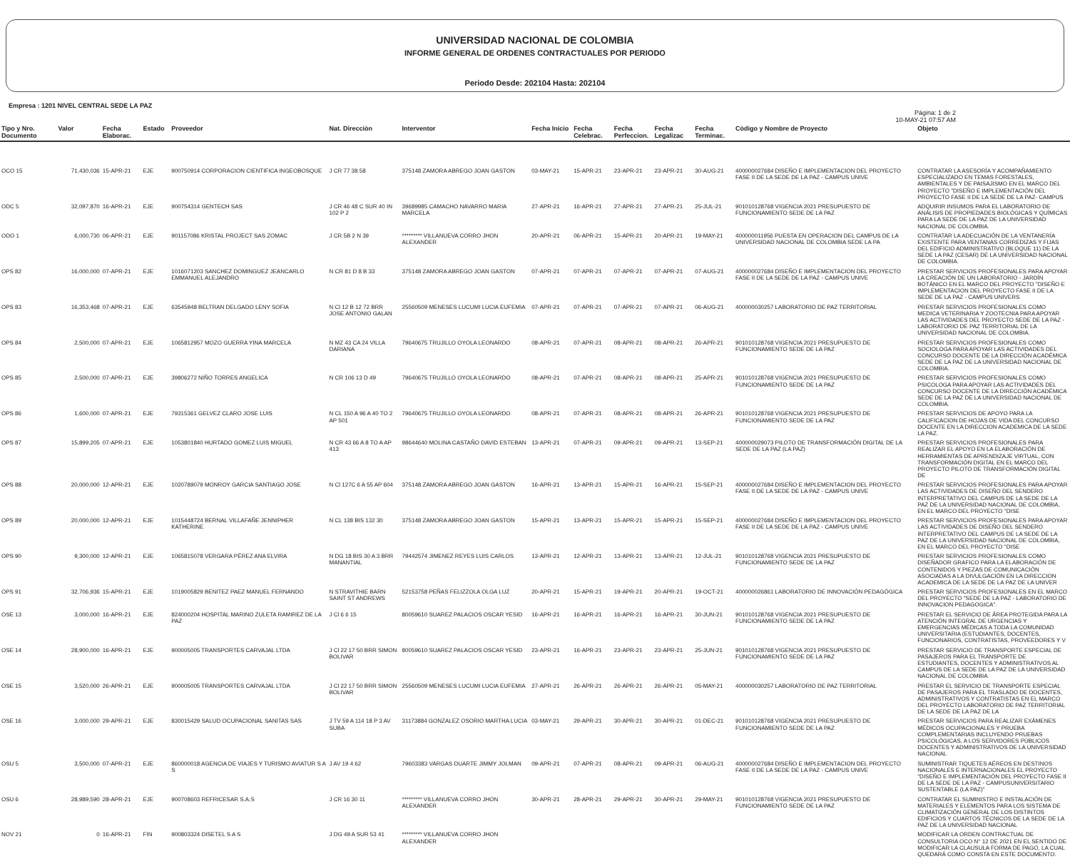UNIVERSIDAD NACIONAL DE COLOMBIA
INFORME GENERAL DE ORDENES CONTRACTUALES POR PERIODO
Periodo Desde: 202104 Hasta: 202104
Empresa : 1201 NIVEL CENTRAL SEDE LA PAZ
Página: 1 de 2
10-MAY-21 07:57 AM
| Tipo y Nro. Documento | Valor | Fecha Elaborac. | Estado | Proveedor | Nat. Direcciòn | Interventor | Fecha Inicio | Fecha Celebrac. | Fecha Perfeccion. | Fecha Legalizac | Fecha Terminac. | Còdigo y Nombre de Proyecto | Objeto |
| --- | --- | --- | --- | --- | --- | --- | --- | --- | --- | --- | --- | --- | --- |
| OCO 15 | 71,430,036 | 15-APR-21 | EJE | 900750914 CORPORACION CIENTIFICA INGEOBOSQUE | J CR 77 38 58 | 375148 ZAMORA ABREGO JOAN GASTON | 03-MAY-21 | 15-APR-21 | 23-APR-21 | 23-APR-21 | 30-AUG-21 | 400000027684 DISEÑO E IMPLEMENTACION DEL PROYECTO FASE II DE LA SEDE DE LA PAZ - CAMPUS UNIVE | CONTRATAR LA ASESORÍA Y ACOMPAÑAMIENTO ESPECIALIZADO EN TEMAS FORESTALES, AMBIENTALES Y DE PAISAJISMO EN EL MARCO DEL PROYECTO "DISEÑO E IMPLEMENTACIÓN DEL PROYECTO FASE II DE LA SEDE DE LA PAZ- CAMPUS |
| ODC 5 | 32,097,870 | 16-APR-21 | EJE | 900754314 GENTECH SAS | J CR 46 48 C SUR 40 IN 102 P 2 | 39689985 CAMACHO NAVARRO MARIA MARCELA | 27-APR-21 | 16-APR-21 | 27-APR-21 | 27-APR-21 | 25-JUL-21 | 901010128768 VIGENCIA 2021 PRESUPUESTO DE FUNCIONAMIENTO SEDE DE LA PAZ | ADQUIRIR INSUMOS PARA EL LABORATORIO DE ANÁLISIS DE PROPIEDADES BIOLÓGICAS Y QUÍMICAS PARA LA SEDE DE LA PAZ DE LA UNIVERSIDAD NACIONAL DE COLOMBIA. |
| ODO 1 | 6,000,730 | 06-APR-21 | EJE | 901157086 KRISTAL PROJECT SAS ZOMAC | J CR 5B 2 N 39 | ********* VILLANUEVA CORRO JHON ALEXANDER | 20-APR-21 | 06-APR-21 | 15-APR-21 | 20-APR-21 | 19-MAY-21 | 400000011956 PUESTA EN OPERACION DEL CAMPUS DE LA UNIVERSIDAD NACIONAL DE COLOMBIA SEDE LA PA | CONTRATAR LA ADECUACIÓN DE LA VENTANERÍA EXISTENTE PARA VENTANAS CORREDIZAS Y FIJAS DEL EDIFICIO ADMINISTRATIVO (BLOQUE 11) DE LA SEDE LA PAZ (CESAR) DE LA UNIVERSIDAD NACIONAL DE COLOMBIA. |
| OPS 82 | 16,000,000 | 07-APR-21 | EJE | 1016071203 SANCHEZ DOMINGUEZ JEANCARLO EMMANUEL ALEJANDRO | N CR 81 D 8 B 33 | 375148 ZAMORA ABREGO JOAN GASTON | 07-APR-21 | 07-APR-21 | 07-APR-21 | 07-APR-21 | 07-AUG-21 | 400000027684 DISEÑO E IMPLEMENTACION DEL PROYECTO FASE II DE LA SEDE DE LA PAZ - CAMPUS UNIVE | PRESTAR SERVICIOS PROFESIONALES PARA APOYAR LA CREACIÓN DE UN LABORATORIO - JARDÍN BOTÁNICO EN EL MARCO DEL PROYECTO "DISEÑO E IMPLEMENTACION DEL PROYECTO FASE II DE LA SEDE DE LA PAZ - CAMPUS UNIVERS |
| OPS 83 | 16,353,468 | 07-APR-21 | EJE | 63545948 BELTRAN DELGADO LENY SOFIA | N Cl 12 B 12 72 BRR JOSE ANTONIO GALAN | 25560509 MENESES LUCUMI LUCIA EUFEMIA | 07-APR-21 | 07-APR-21 | 07-APR-21 | 07-APR-21 | 06-AUG-21 | 400000030257 LABORATORIO DE PAZ TERRITORIAL | PRESTAR SERVICIOS PROFESIONALES COMO MEDICA VETERINARIA Y ZOOTECNIA PARA APOYAR LAS ACTIVIDADES DEL PROYECTO SEDE DE LA PAZ - LABORATORIO DE PAZ TERRITORIAL DE LA UNIVERSIDAD NACIONAL DE COLOMBIA. |
| OPS 84 | 2,500,000 | 07-APR-21 | EJE | 1065812957 MOZO GUERRA YINA MARCELA | N MZ 43 CA 24 VILLA DARIANA | 79640675 TRUJILLO OYOLA LEONARDO | 08-APR-21 | 07-APR-21 | 08-APR-21 | 08-APR-21 | 26-APR-21 | 901010128768 VIGENCIA 2021 PRESUPUESTO DE FUNCIONAMIENTO SEDE DE LA PAZ | PRESTAR SERVICIOS PROFESIONALES COMO SOCIOLOGA PARA APOYAR LAS ACTIVIDADES DEL CONCURSO DOCENTE DE LA DIRECCIÓN ACADÉMICA SEDE DE LA PAZ DE LA UNIVERSIDAD NACIONAL DE COLOMBIA. |
| OPS 85 | 2,500,000 | 07-APR-21 | EJE | 39806272 NIÑO TORRES ANGELICA | N CR 106 13 D 49 | 79640675 TRUJILLO OYOLA LEONARDO | 08-APR-21 | 07-APR-21 | 08-APR-21 | 08-APR-21 | 25-APR-21 | 901010128768 VIGENCIA 2021 PRESUPUESTO DE FUNCIONAMIENTO SEDE DE LA PAZ | PRESTAR SERVICIOS PROFESIONALES COMO PSICOLOGA PARA APOYAR LAS ACTIVIDADES DEL CONCURSO DOCENTE DE LA DIRECCIÓN ACADÉMICA SEDE DE LA PAZ DE LA UNIVERSIDAD NACIONAL DE COLOMBIA. |
| OPS 86 | 1,600,000 | 07-APR-21 | EJE | 79315361 GELVEZ CLARO JOSE LUIS | N CL 150 A 96 A 40 TO 2 AP 501 | 79640675 TRUJILLO OYOLA LEONARDO | 08-APR-21 | 07-APR-21 | 08-APR-21 | 08-APR-21 | 26-APR-21 | 901010128768 VIGENCIA 2021 PRESUPUESTO DE FUNCIONAMIENTO SEDE DE LA PAZ | PRESTAR SERVICIOS DE APOYO PARA LA CALIFICACION DE HOJAS DE VIDA DEL CONCURSO DOCENTE EN LA DIRECCION ACADEMICA DE LA SEDE LA PAZ. |
| OPS 87 | 15,899,205 | 07-APR-21 | EJE | 1053801840 HURTADO GOMEZ LUIS MIGUEL | N CR 43 66 A 8 TO A AP 413 | 98644640 MOLINA CASTAÑO DAVID ESTEBAN | 13-APR-21 | 07-APR-21 | 09-APR-21 | 09-APR-21 | 13-SEP-21 | 400000029073 PILOTO DE TRANSFORMACIÓN DIGITAL DE LA SEDE DE LA PAZ (LA PAZ) | PRESTAR SERVICIOS PROFESIONALES PARA REALIZAR EL APOYO EN LA ELABORACIÓN DE HERRAMIENTAS DE APRENDIZAJE VIRTUAL, CON TRANSFORMACIÓN DIGITAL EN EL MARCO DEL PROYECTO PILOTO DE TRANSFORMACIÓN DIGITAL DE |
| OPS 88 | 20,000,000 | 12-APR-21 | EJE | 1020789079 MONROY GARCIA SANTIAGO JOSE | N Cl 127C 6 A 55 AP 604 | 375148 ZAMORA ABREGO JOAN GASTON | 16-APR-21 | 13-APR-21 | 15-APR-21 | 16-APR-21 | 15-SEP-21 | 400000027684 DISEÑO E IMPLEMENTACION DEL PROYECTO FASE II DE LA SEDE DE LA PAZ - CAMPUS UNIVE | PRESTAR SERVICIOS PROFESIONALES PARA APOYAR LAS ACTIVIDADES DE DISEÑO DEL SENDERO INTERPRETATIVO DEL CAMPUS DE LA SEDE DE LA PAZ DE LA UNIVERSIDAD NACIONAL DE COLOMBIA, EN EL MARCO DEL PROYECTO "DISE |
| OPS 89 | 20,000,000 | 12-APR-21 | EJE | 1015448724 BERNAL VILLAFAÑE JENNIPHER KATHERINE | N CL 138 BIS 132 30 | 375148 ZAMORA ABREGO JOAN GASTON | 15-APR-21 | 13-APR-21 | 15-APR-21 | 15-APR-21 | 15-SEP-21 | 400000027684 DISEÑO E IMPLEMENTACION DEL PROYECTO FASE II DE LA SEDE DE LA PAZ - CAMPUS UNIVE | PRESTAR SERVICIOS PROFESIONALES PARA APOYAR LAS ACTIVIDADES DE DISEÑO DEL SENDERO INTERPRETATIVO DEL CAMPUS DE LA SEDE DE LA PAZ DE LA UNIVERSIDAD NACIONAL DE COLOMBIA, EN EL MARCO DEL PROYECTO "DISE |
| OPS 90 | 9,300,000 | 12-APR-21 | EJE | 1065815078 VERGARA PÉREZ ANA ELVIRA | N DG 18 BIS 30 A 3 BRR MANANTIAL | 79442574 JIMENEZ REYES LUIS CARLOS | 13-APR-21 | 12-APR-21 | 13-APR-21 | 13-APR-21 | 12-JUL-21 | 901010128768 VIGENCIA 2021 PRESUPUESTO DE FUNCIONAMIENTO SEDE DE LA PAZ | PRESTAR SERVICIOS PROFESIONALES COMO DISEÑADOR GRAFICO PARA LA ELABORACIÓN DE CONTENIDOS Y PIEZAS DE COMUNICACIÓN ASOCIADAS A LA DIVULGACIÓN EN LA DIRECCION ACADEMICA DE LA SEDE DE LA PAZ DE LA UNIVER |
| OPS 91 | 32,706,936 | 15-APR-21 | EJE | 1019005829 BENITEZ PAEZ MANUEL FERNANDO | N STRAVITHIE BARN SAINT ST ANDREWS | 52153758 PEÑAS FELIZZOLA OLGA LUZ | 20-APR-21 | 15-APR-21 | 19-APR-21 | 20-APR-21 | 19-OCT-21 | 400000026861 LABORATORIO DE INNOVACIÓN PEDAGÓGICA | PRESTAR SERVICIOS PROFESIONALES EN EL MARCO DEL PROYECTO "SEDE DE LA PAZ - LABORATORIO DE INNOVACION PEDAGOGICA". |
| OSE 13 | 3,000,000 | 16-APR-21 | EJE | 824000204 HOSPITAL MARINO ZULETA RAMIREZ DE LA PAZ | J Cl 6 6 15 | 80059610 SUAREZ PALACIOS OSCAR YESID | 16-APR-21 | 16-APR-21 | 16-APR-21 | 16-APR-21 | 30-JUN-21 | 901010128768 VIGENCIA 2021 PRESUPUESTO DE FUNCIONAMIENTO SEDE DE LA PAZ | PRESTAR EL SERVICIO DE ÁREA PROTEGIDA PARA LA ATENCIÓN INTEGRAL DE URGENCIAS Y EMERGENCIAS MÉDICAS A TODA LA COMUNIDAD UNIVERSITARIA (ESTUDIANTES, DOCENTES, FUNCIONARIOS, CONTRATISTAS, PROVEEDORES Y V |
| OSE 14 | 28,900,000 | 16-APR-21 | EJE | 900005005 TRANSPORTES CARVAJAL LTDA | J Cl 22 17 50 BRR SIMON BOLIVAR | 80059610 SUAREZ PALACIOS OSCAR YESID | 23-APR-21 | 16-APR-21 | 23-APR-21 | 23-APR-21 | 25-JUN-21 | 901010128768 VIGENCIA 2021 PRESUPUESTO DE FUNCIONAMIENTO SEDE DE LA PAZ | PRESTAR SERVICIO DE TRANSPORTE ESPECIAL DE PASAJEROS PARA EL TRANSPORTE DE ESTUDIANTES, DOCENTES Y ADMINISTRATIVOS AL CAMPUS DE LA SEDE DE LA PAZ DE LA UNIVERSIDAD NACIONAL DE COLOMBIA. |
| OSE 15 | 3,520,000 | 26-APR-21 | EJE | 900005005 TRANSPORTES CARVAJAL LTDA | J Cl 22 17 50 BRR SIMON BOLIVAR | 25560509 MENESES LUCUMI LUCIA EUFEMIA | 27-APR-21 | 26-APR-21 | 26-APR-21 | 26-APR-21 | 05-MAY-21 | 400000030257 LABORATORIO DE PAZ TERRITORIAL | PRESTAR EL SERVICIO DE TRANSPORTE ESPECIAL DE PASAJEROS PARA EL TRASLADO DE DOCENTES, ADMINISTRATIVOS Y CONTRATISTAS EN EL MARCO DEL PROYECTO LABORATORIO DE PAZ TERRITORIAL DE LA SEDE DE LA PAZ DE LA |
| OSE 16 | 3,000,000 | 29-APR-21 | EJE | 830015429 SALUD OCUPACIONAL SANITAS SAS | J TV 59 A 114 18 P 3 AV SUBA | 31173884 GONZALEZ OSORIO MARTHA LUCIA | 03-MAY-21 | 29-APR-21 | 30-APR-21 | 30-APR-21 | 01-DEC-21 | 901010128768 VIGENCIA 2021 PRESUPUESTO DE FUNCIONAMIENTO SEDE DE LA PAZ | PRESTAR SERVICIOS PARA REALIZAR EXÁMENES MÉDICOS OCUPACIONALES Y PRUEBA COMPLEMENTARIAS INCLUYENDO PRUEBAS PSICOLÓGICAS, A LOS SERVIDORES PÚBLICOS DOCENTES Y ADMINISTRATIVOS DE LA UNIVERSIDAD NACIONAL |
| OSU 5 | 3,500,000 | 07-APR-21 | EJE | 860000018 AGENCIA DE VIAJES Y TURISMO AVIATUR S A S | J AV 19 4 62 | 79603383 VARGAS DUARTE JIMMY JOLMAN | 09-APR-21 | 07-APR-21 | 08-APR-21 | 09-APR-21 | 06-AUG-21 | 400000027684 DISEÑO E IMPLEMENTACION DEL PROYECTO FASE II DE LA SEDE DE LA PAZ - CAMPUS UNIVE | SUMINISTRAR TIQUETES AÉREOS EN DESTINOS NACIONALES E INTERNACIONALES EL PROYECTO "DISEÑO E IMPLEMENTACIÓN DEL PROYECTO FASE II DE LA SEDE DE LA PAZ - CAMPUSUNIVERSITARIO SUSTENTABLE (LA PAZ)" |
| OSU 6 | 28,989,590 | 28-APR-21 | EJE | 900708603 REFRICESAR S.A.S | J CR 16 30 11 | ********* VILLANUEVA CORRO JHON ALEXANDER | 30-APR-21 | 28-APR-21 | 29-APR-21 | 30-APR-21 | 29-MAY-21 | 901010128768 VIGENCIA 2021 PRESUPUESTO DE FUNCIONAMIENTO SEDE DE LA PAZ | CONTRATAR EL SUMINISTRO E INSTALACIÓN DE MATERIALES Y ELEMENTOS PARA LOS SISTEMA DE CLIMATIZACIÓN GENERAL DE LOS DISTINTOS EDIFICIOS Y CUARTOS TÉCNICOS DE LA SEDE DE LA PAZ DE LA UNIVERSIDAD NACIONAL |
| NOV 21 | 0 | 16-APR-21 | FIN | 900803324 DISETEL S A S | J DG 49 A SUR 53 41 | ********* VILLANUEVA CORRO JHON ALEXANDER | | | | | | | MODIFICAR LA ORDEN CONTRACTUAL DE CONSULTORIA OCO N° 12 DE 2021 EN EL SENTIDO DE MODIFICAR LA CLAUSULA FORMA DE PAGO, LA CUAL QUEDARÁ COMO CONSTA EN ESTE DOCUMENTO. |